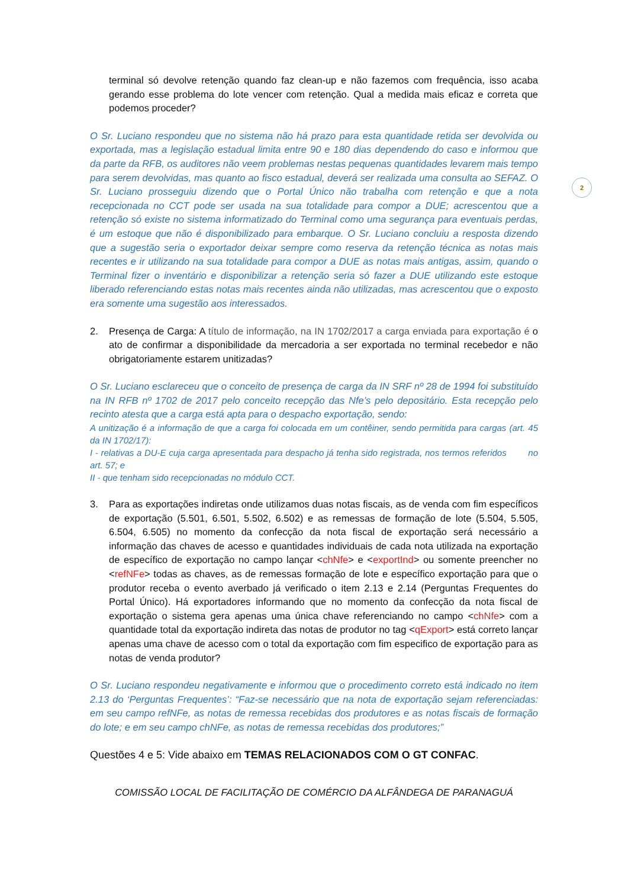2
terminal só devolve retenção quando faz clean-up e não fazemos com frequência, isso acaba gerando esse problema do lote vencer com retenção. Qual a medida mais eficaz e correta que podemos proceder?
O Sr. Luciano respondeu que no sistema não há prazo para esta quantidade retida ser devolvida ou exportada, mas a legislação estadual limita entre 90 e 180 dias dependendo do caso e informou que da parte da RFB, os auditores não veem problemas nestas pequenas quantidades levarem mais tempo para serem devolvidas, mas quanto ao fisco estadual, deverá ser realizada uma consulta ao SEFAZ. O Sr. Luciano prosseguiu dizendo que o Portal Único não trabalha com retenção e que a nota recepcionada no CCT pode ser usada na sua totalidade para compor a DUE; acrescentou que a retenção só existe no sistema informatizado do Terminal como uma segurança para eventuais perdas, é um estoque que não é disponibilizado para embarque. O Sr. Luciano concluiu a resposta dizendo que a sugestão seria o exportador deixar sempre como reserva da retenção técnica as notas mais recentes e ir utilizando na sua totalidade para compor a DUE as notas mais antigas, assim, quando o Terminal fizer o inventário e disponibilizar a retenção seria só fazer a DUE utilizando este estoque liberado referenciando estas notas mais recentes ainda não utilizadas, mas acrescentou que o exposto era somente uma sugestão aos interessados.
2. Presença de Carga: A título de informação, na IN 1702/2017 a carga enviada para exportação é o ato de confirmar a disponibilidade da mercadoria a ser exportada no terminal recebedor e não obrigatoriamente estarem unitizadas?
O Sr. Luciano esclareceu que o conceito de presença de carga da IN SRF nº 28 de 1994 foi substituído na IN RFB nº 1702 de 2017 pelo conceito recepção das Nfe’s pelo depositário. Esta recepção pelo recinto atesta que a carga está apta para o despacho exportação, sendo:
A unitização é a informação de que a carga foi colocada em um contêiner, sendo permitida para cargas (art. 45 da IN 1702/17):
I - relativas a DU-E cuja carga apresentada para despacho já tenha sido registrada, nos termos referidos no art. 57; e
II - que tenham sido recepcionadas no módulo CCT.
3. Para as exportações indiretas onde utilizamos duas notas fiscais, as de venda com fim específicos de exportação (5.501, 6.501, 5.502, 6.502) e as remessas de formação de lote (5.504, 5.505, 6.504, 6.505) no momento da confecção da nota fiscal de exportação será necessário a informação das chaves de acesso e quantidades individuais de cada nota utilizada na exportação de específico de exportação no campo lançar <chNfe> e <exportInd> ou somente preencher no <refNFe> todas as chaves, as de remessas formação de lote e específico exportação para que o produtor receba o evento averbado já verificado o item 2.13 e 2.14 (Perguntas Frequentes do Portal Único). Há exportadores informando que no momento da confecção da nota fiscal de exportação o sistema gera apenas uma única chave referenciando no campo <chNfe> com a quantidade total da exportação indireta das notas de produtor no tag <qExport> está correto lançar apenas uma chave de acesso com o total da exportação com fim especifico de exportação para as notas de venda produtor?
O Sr. Luciano respondeu negativamente e informou que o procedimento correto está indicado no item 2.13 do ‘Perguntas Frequentes’: “Faz-se necessário que na nota de exportação sejam referenciadas: em seu campo refNFe, as notas de remessa recebidas dos produtores e as notas fiscais de formação do lote; e em seu campo chNFe, as notas de remessa recebidas dos produtores;”
Questões 4 e 5: Vide abaixo em TEMAS RELACIONADOS COM O GT CONFAC.
COMISSÃO LOCAL DE FACILITAÇÃO DE COMÉRCIO DA ALFÂNDEGA DE PARANAGUÁ